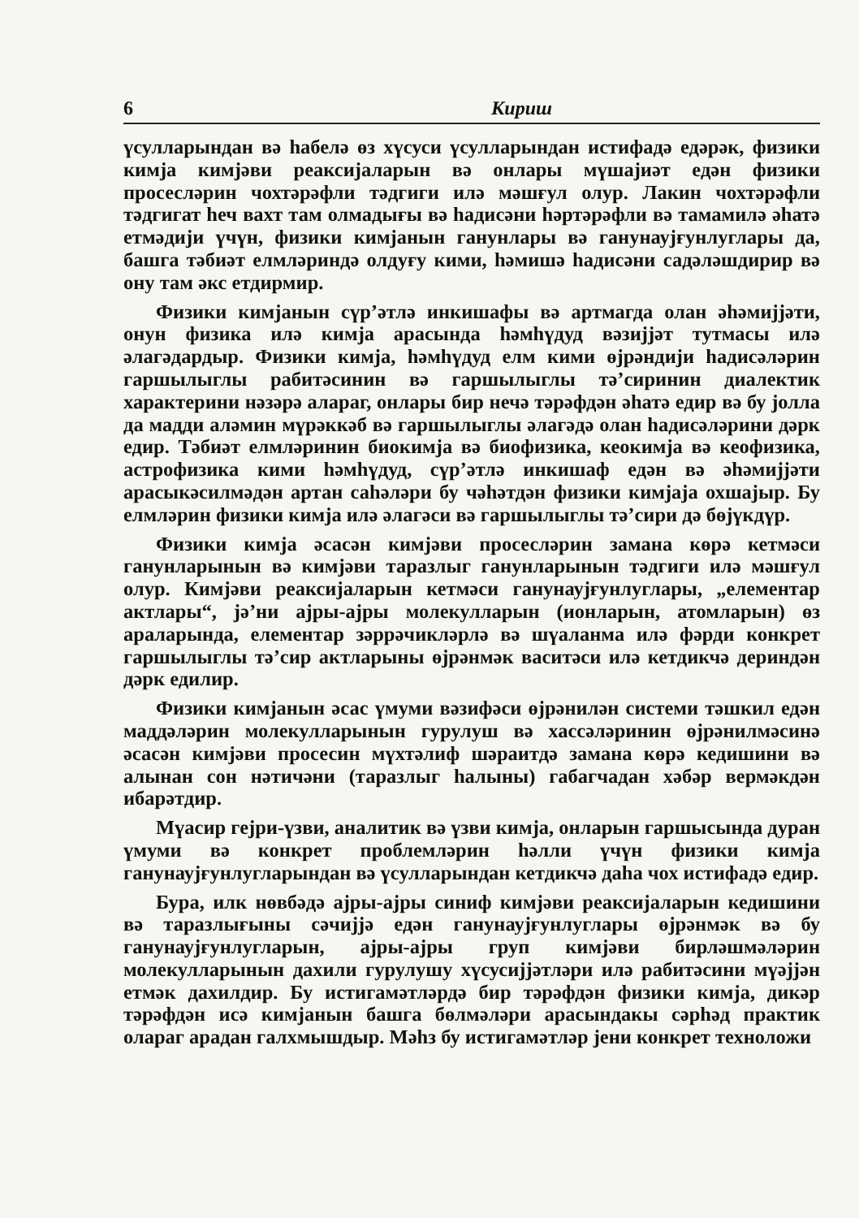6 Кириш
үсулларындан вә һабелә өз хүсуси үсулларындан истифадә едәрәк, физики кимјa кимјәви реаксијаларын вә онлары мүшајиәт едән физики просесләрин чохтәрәфли тәдгиги илә мәшғул олур. Лакин чохтәрәфли тәдгигат һеч вахт там олмадығы вә һадисәни һәртәрәфли вә тамамилә әһатә етмәдији үчүн, физики кимјанын ганунлары вә ганунаујғунлуглары да, башга тәбиәт елмләриндә олдуғу кими, һәмишә һадисәни садәләшдирир вә ону там әкс етдирмир.
Физики кимјанын сүр’әтлә инкишафы вә артмагда олан әһәмијјәти, онун физика илә кимја арасында һәмһүдуд вәзијјәт тутмасы илә әлагәдардыр. Физики кимја, һәмһүдуд елм кими өјрәндији һадисәләрин гаршылыглы рабитәсинин вә гаршылыглы тә’сиринин диалектик характерини нәзәрә алараг, онлары бир нечә тәрәфдән әһатә едир вә бу јолла да мадди аләмин мүрәккәб вә гаршылыглы әлагәдә олан һадисәләрини дәрк едир. Тәбиәт елмләринин биокимја вә биофизика, кеокимја вә кеофизика, астрофизика кими һәмһүдуд, сүр’әтлә инкишаф едән вә әһәмијјәти арасыкәсилмәдән артан саһәләри бу чәһәтдән физики кимјаја охшајыр. Бу елмләрин физики кимја илә әлагәси вә гаршылыглы тә’сири дә бөјүкдүр.
Физики кимја әсасән кимјәви просесләрин замана көрә кетмәси ганунларынын вә кимјәви таразлыг ганунларынын тәдгиги илә мәшғул олур. Кимјәви реаксијаларын кетмәси ганунаујғунлуглары, „елементар актлары“, јә’ни ајры-ајры молекулларын (ионларын, атомларын) өз араларында, елементар зәррәчикләрлә вә шүаланма илә фәрди конкрет гаршылыглы тә’сир актларыны өјрәнмәк васитәси илә кетдикчә дериндән дәрк едилир.
Физики кимјанын әсас үмуми вәзифәси өјрәнилән системи тәшкил едән маддәләрин молекулларынын гурулуш вә хассәләринин өјрәнилмәсинә әсасән кимјәви просесин мүхтәлиф шәраитдә замана көрә кедишини вә алынан сон нәтичәни (таразлыг һалыны) габагчадан хәбәр вермәкдән ибарәтдир.
Мүасир гејри-үзви, аналитик вә үзви кимја, онларын гаршысында дуран үмуми вә конкрет проблемләрин һәлли үчүн физики кимја ганунаујғунлугларындан вә үсулларындан кетдикчә даһа чох истифадә едир.
Бура, илк нөвбәдә ајры-ајры синиф кимјәви реаксијаларын кедишини вә таразлығыны сәчијјә едән ганунаујғунлуглары өјрәнмәк вә бу ганунаујғунлугларын, ајры-ајры груп кимјәви бирләшмәләрин молекулларынын дахили гурулушу хүсусијјәтләри илә рабитәсини мүәјјән етмәк дахилдир. Бу истигамәтләрдә бир тәрәфдән физики кимја, дикәр тәрәфдән исә кимјанын башга бөлмәләри арасындакы сәрһәд практик олараг арадан галхмышдыр. Мәһз бу истигамәтләр јени конкрет техноложи